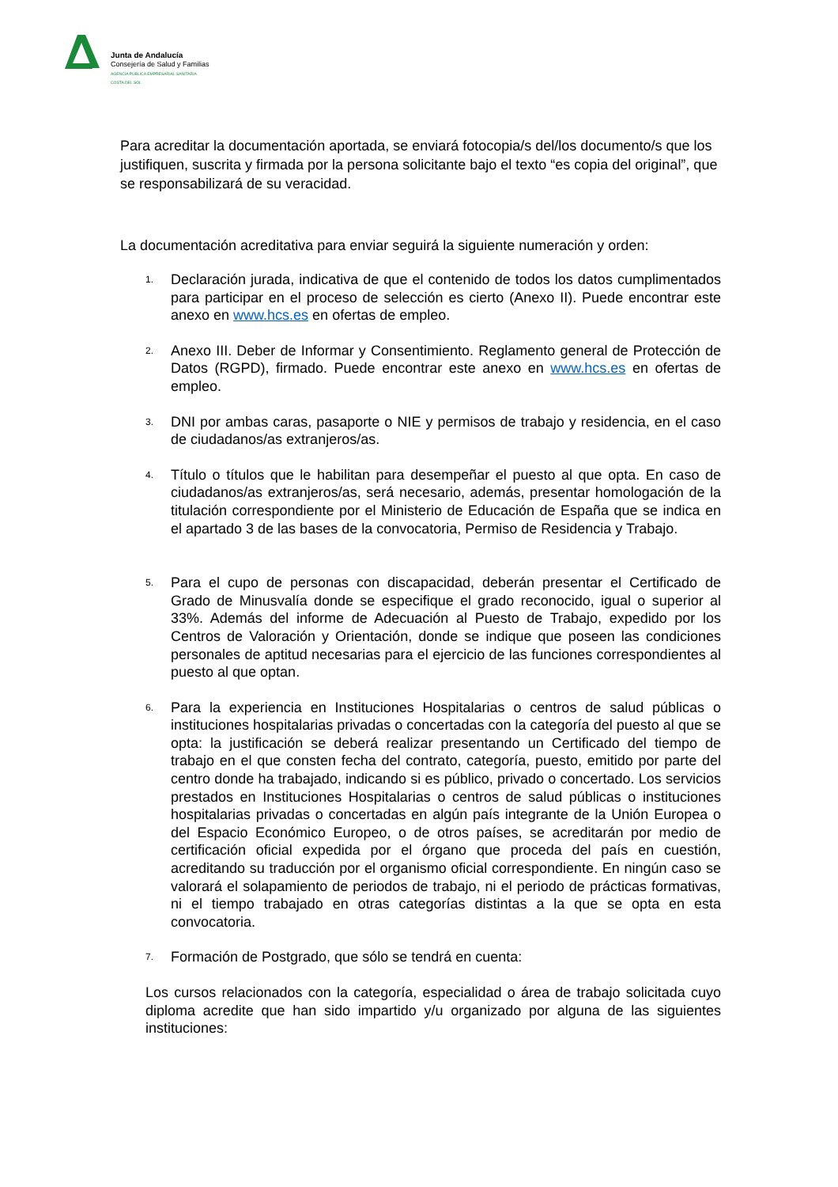Junta de Andalucía
Consejería de Salud y Familias
AGENCIA PÚBLICA EMPRESARIAL SANITARIA
COSTA DEL SOL
Para acreditar la documentación aportada, se enviará fotocopia/s del/los documento/s que los justifiquen, suscrita y firmada por la persona solicitante bajo el texto “es copia del original”, que se responsabilizará de su veracidad.
La documentación acreditativa para enviar seguirá la siguiente numeración y orden:
1. Declaración jurada, indicativa de que el contenido de todos los datos cumplimentados para participar en el proceso de selección es cierto (Anexo II). Puede encontrar este anexo en www.hcs.es en ofertas de empleo.
2. Anexo III. Deber de Informar y Consentimiento. Reglamento general de Protección de Datos (RGPD), firmado. Puede encontrar este anexo en www.hcs.es en ofertas de empleo.
3. DNI por ambas caras, pasaporte o NIE y permisos de trabajo y residencia, en el caso de ciudadanos/as extranjeros/as.
4. Título o títulos que le habilitan para desempeñar el puesto al que opta. En caso de ciudadanos/as extranjeros/as, será necesario, además, presentar homologación de la titulación correspondiente por el Ministerio de Educación de España que se indica en el apartado 3 de las bases de la convocatoria, Permiso de Residencia y Trabajo.
5. Para el cupo de personas con discapacidad, deberán presentar el Certificado de Grado de Minusvalía donde se especifique el grado reconocido, igual o superior al 33%. Además del informe de Adecuación al Puesto de Trabajo, expedido por los Centros de Valoración y Orientación, donde se indique que poseen las condiciones personales de aptitud necesarias para el ejercicio de las funciones correspondientes al puesto al que optan.
6. Para la experiencia en Instituciones Hospitalarias o centros de salud públicas o instituciones hospitalarias privadas o concertadas con la categoría del puesto al que se opta: la justificación se deberá realizar presentando un Certificado del tiempo de trabajo en el que consten fecha del contrato, categoría, puesto, emitido por parte del centro donde ha trabajado, indicando si es público, privado o concertado. Los servicios prestados en Instituciones Hospitalarias o centros de salud públicas o instituciones hospitalarias privadas o concertadas en algún país integrante de la Unión Europea o del Espacio Económico Europeo, o de otros países, se acreditarán por medio de certificación oficial expedida por el órgano que proceda del país en cuestión, acreditando su traducción por el organismo oficial correspondiente. En ningún caso se valorará el solapamiento de periodos de trabajo, ni el periodo de prácticas formativas, ni el tiempo trabajado en otras categorías distintas a la que se opta en esta convocatoria.
7. Formación de Postgrado, que sólo se tendrá en cuenta:
Los cursos relacionados con la categoría, especialidad o área de trabajo solicitada cuyo diploma acredite que han sido impartido y/u organizado por alguna de las siguientes instituciones: